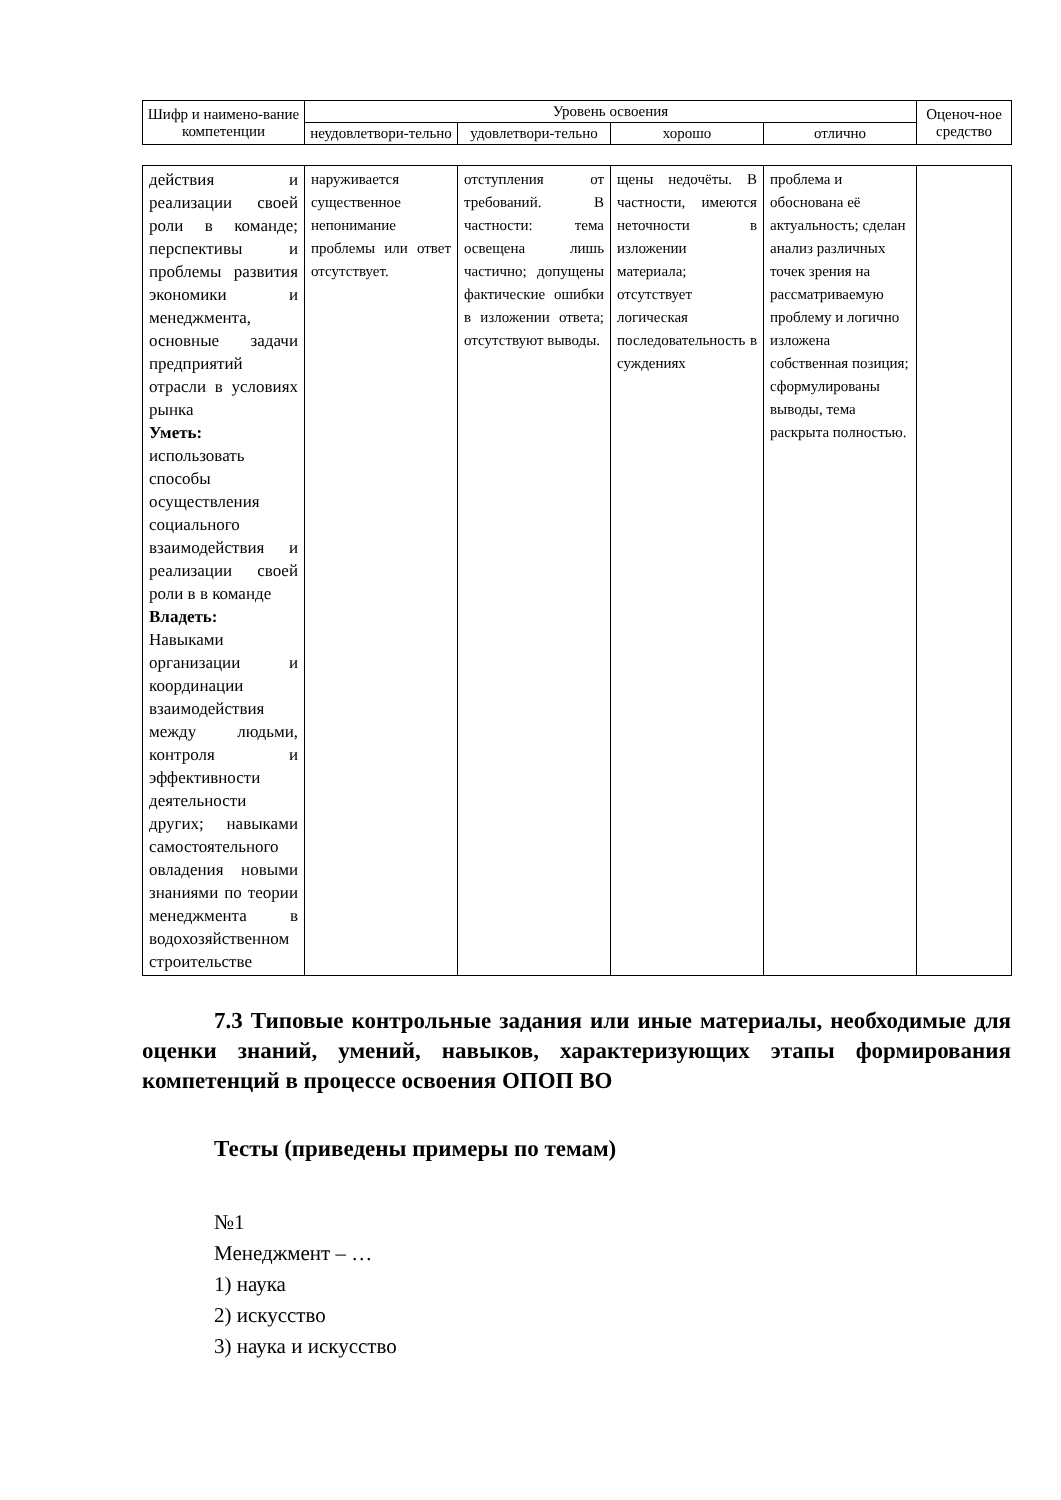| Шифр и наимено-вание компетенции | Уровень освоения | | | | Оценоч-ное средство |
| --- | --- | --- | --- | --- | --- |
| | неудовлетвори-тельно | удовлетвори-тельно | хорошо | отлично | |
| действия и реализации своей роли в команде; перспективы и проблемы развития экономики и менеджмента, основные задачи предприятий отрасли в условиях рынка Уметь: использовать способы осуществления социального взаимодействия и реализации своей роли в в команде Владеть: Навыками организации и координации взаимодействия между людьми, контроля и эффективности деятельности других; навыками самостоятельного овладения новыми знаниями по теории менеджмента в водохозяйственном строительстве | наруживается существенное непонимание проблемы или ответ отсутствует. | отступления от требований. В частности: тема освещена лишь частично; допущены фактические ошибки в изложении ответа; отсутствуют выводы. | щены недочёты. В частности, имеются неточности в изложении материала; отсутствует логическая последовательность в суждениях | проблема и обоснована её актуальность; сделан анализ различных точек зрения на рассматриваемую проблему и логично изложена собственная позиция; сформулированы выводы, тема раскрыта полностью. | |
7.3 Типовые контрольные задания или иные материалы, необходимые для оценки знаний, умений, навыков, характеризующих этапы формирования компетенций в процессе освоения ОПОП ВО
Тесты (приведены примеры по темам)
№1
Менеджмент – …
1) наука
2) искусство
3) наука и искусство